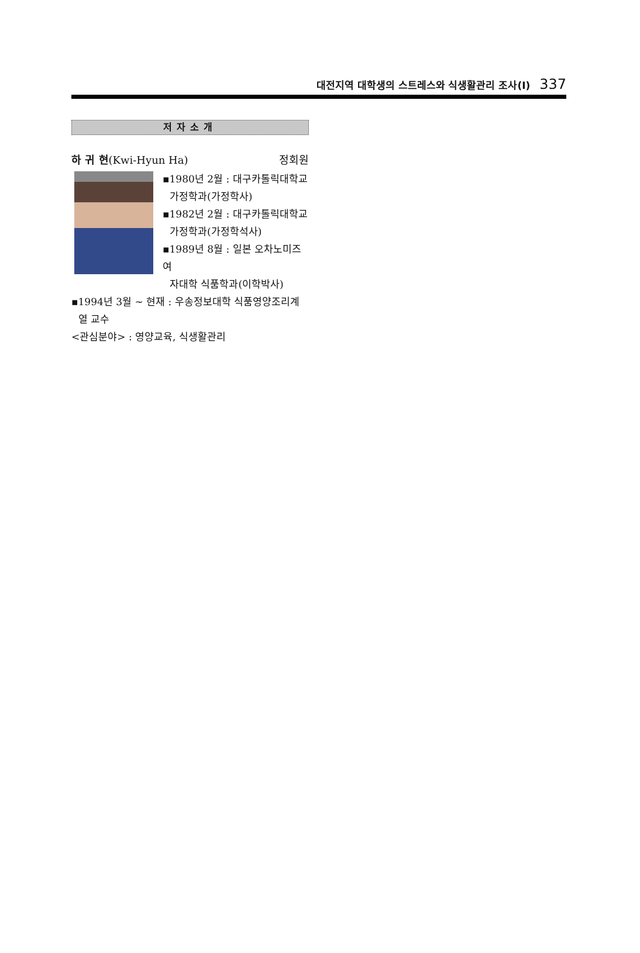대전지역 대학생의 스트레스와 식생활관리 조사(Ⅰ) 337
저자소개
하 귀 현(Kwi-Hyun Ha) 정회원
▪1980년 2월 : 대구카톨릭대학교
가정학과(가정학사)
▪1982년 2월 : 대구카톨릭대학교
가정학과(가정학석사)
▪1989년 8월 : 일본 오차노미즈여
자대학 식품학과(이학박사)
▪1994년 3월 ~ 현재 : 우송정보대학 식품영양조리계
열 교수
<관심분야> : 영양교육, 식생활관리